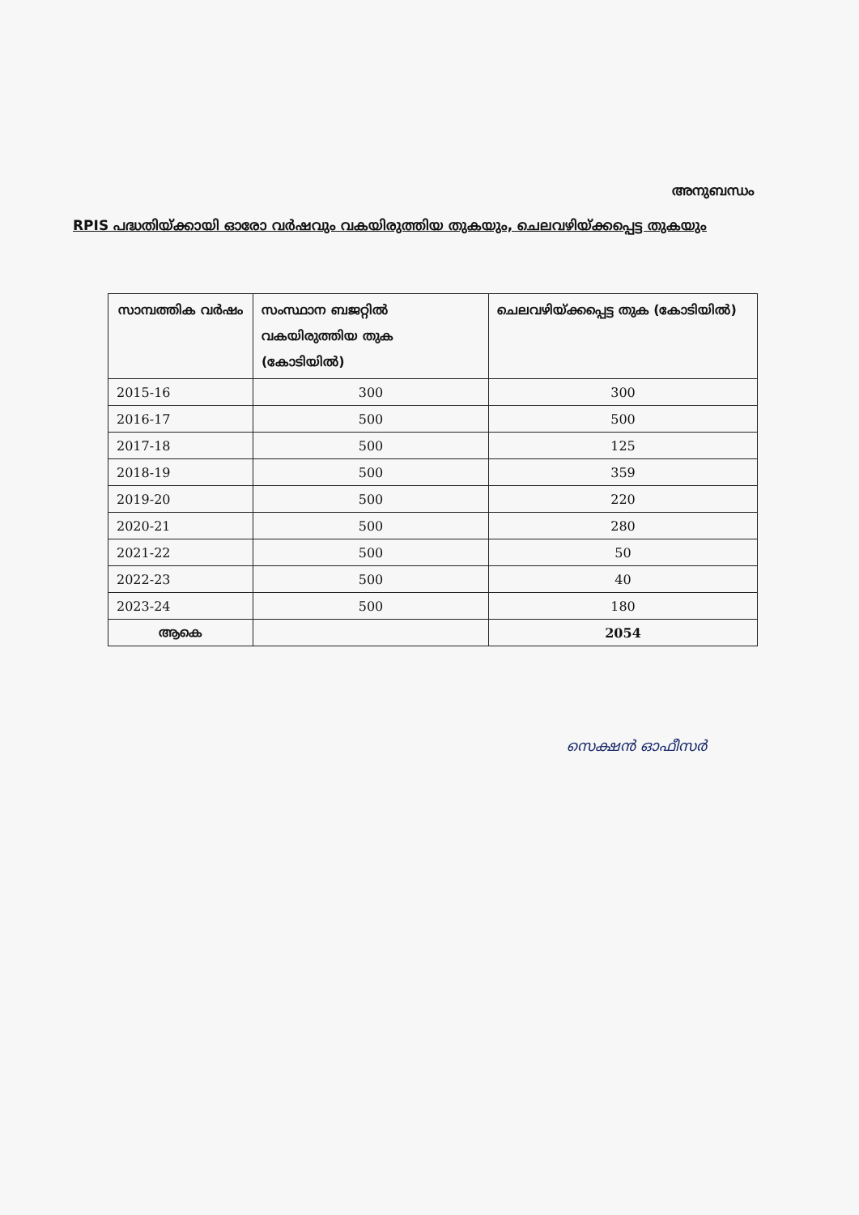അനുബന്ധം
RPIS പദ്ധതിയ്ക്കായി ഓരോ വർഷവും വകയിരുത്തിയ തുകയും, ചെലവഴിയ്ക്കപ്പെട്ട തുകയും
| സാമ്പത്തിക വർഷം | സംസ്ഥാന ബജറ്റിൽ വകയിരുത്തിയ തുക (കോടിയിൽ) | ചെലവഴിയ്ക്കപ്പെട്ട തുക (കോടിയിൽ) |
| --- | --- | --- |
| 2015-16 | 300 | 300 |
| 2016-17 | 500 | 500 |
| 2017-18 | 500 | 125 |
| 2018-19 | 500 | 359 |
| 2019-20 | 500 | 220 |
| 2020-21 | 500 | 280 |
| 2021-22 | 500 | 50 |
| 2022-23 | 500 | 40 |
| 2023-24 | 500 | 180 |
| ആകെ | | 2054 |
സെക്ഷൻ ഓഫീസർ